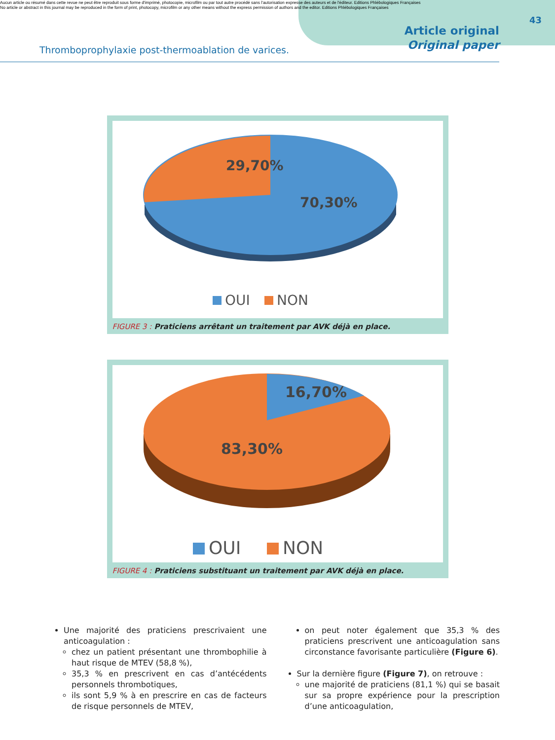Aucun article ou résumé dans cette revue ne peut être reproduit sous forme d'imprimé, photocopie, microfilm ou par tout autre procédé sans l'autorisation expresse des auteurs et de l'éditeur. Editions Phlébologiques Françaises
No article or abstract in this journal may be reproduced in the form of print, photocopy, microfilm or any other means without the express permission of authors and the editor. Editions Phlébologiques Françaises
43
Thromboprophylaxie post-thermoablation de varices.
Article original
Original paper
29,70%
70,30%
OUI
NON
FIGURE 3 : Praticiens arrêtant un traitement par AVK déjà en place.
16,70%
83,30%
OUI
NON
FIGURE 4 : Praticiens substituant un traitement par AVK déjà en place.
Une majorité des praticiens prescrivaient une anticoagulation :
chez un patient présentant une thrombophilie à haut risque de MTEV (58,8 %),
35,3 % en prescrivent en cas d’antécédents personnels thrombotiques,
ils sont 5,9 % à en prescrire en cas de facteurs de risque personnels de MTEV,
on peut noter également que 35,3 % des praticiens prescrivent une anticoagulation sans circonstance favorisante particulière (Figure 6).
Sur la dernière figure (Figure 7), on retrouve :
une majorité de praticiens (81,1 %) qui se basait sur sa propre expérience pour la prescription d’une anticoagulation,